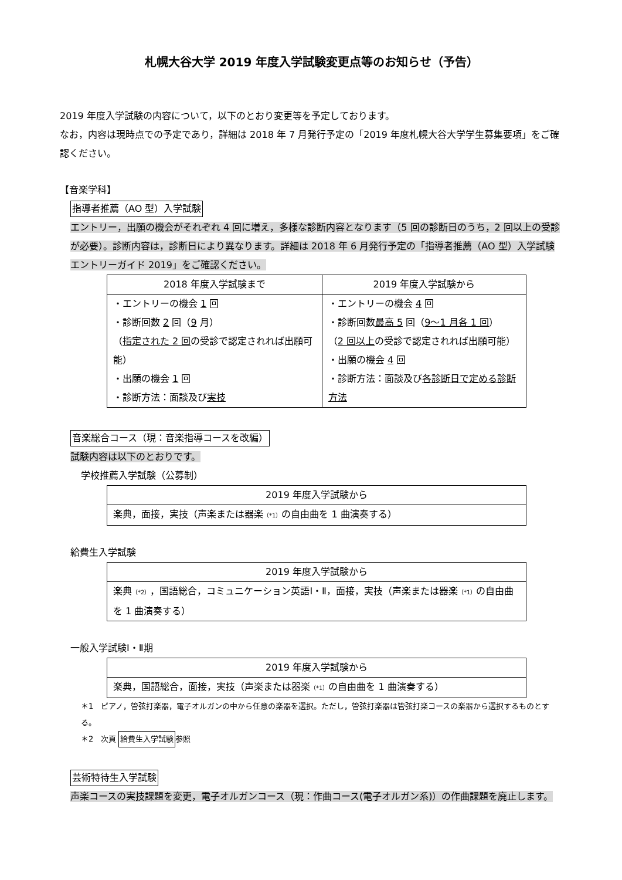札幌大谷大学 2019 年度入学試験変更点等のお知らせ（予告）
2019 年度入学試験の内容について，以下のとおり変更等を予定しております。
なお，内容は現時点での予定であり，詳細は 2018 年 7 月発行予定の「2019 年度札幌大谷大学学生募集要項」をご確認ください。
【音楽学科】
指導者推薦（AO 型）入学試験
エントリー，出願の機会がそれぞれ 4 回に増え，多様な診断内容となります（5 回の診断日のうち，2 回以上の受診が必要）。診断内容は，診断日により異なります。詳細は 2018 年 6 月発行予定の「指導者推薦（AO 型）入学試験エントリーガイド 2019」をご確認ください。
| 2018 年度入学試験まで | 2019 年度入学試験から |
| --- | --- |
| ・エントリーの機会 1 回 ・診断回数 2 回（ 9 月） （ 指定された 2 回 の受診で認定されれば出願可能） ・出願の機会 1 回 ・診断方法：面談及び 実技 | ・エントリーの機会 4 回 ・診断回数 最高 5 回（ 9～1 月各 1 回 ） （ 2 回以上 の受診で認定されれば出願可能） ・出願の機会 4 回 ・診断方法：面談及び 各診断日で定める診断方法 |
音楽総合コース（現：音楽指導コースを改編）
試験内容は以下のとおりです。
学校推薦入学試験（公募制）
| 2019 年度入学試験から |
| --- |
| 楽典，面接，実技（声楽または器楽 （*1） の自由曲を 1 曲演奏する） |
給費生入学試験
| 2019 年度入学試験から |
| --- |
| 楽典 （*2） ，国語総合，コミュニケーション英語Ⅰ・Ⅱ，面接，実技（声楽または器楽 （*1） の自由曲を 1 曲演奏する） |
一般入学試験Ⅰ・Ⅱ期
| 2019 年度入学試験から |
| --- |
| 楽典，国語総合，面接，実技（声楽または器楽 （*1） の自由曲を 1 曲演奏する） |
＊1　ピアノ，管弦打楽器，電子オルガンの中から任意の楽器を選択。ただし，管弦打楽器は管弦打楽コースの楽器から選択するものとする。
＊2　次頁 給費生入学試験参照
芸術特待生入学試験
声楽コースの実技課題を変更，電子オルガンコース（現：作曲コース(電子オルガン系)）の作曲課題を廃止します。